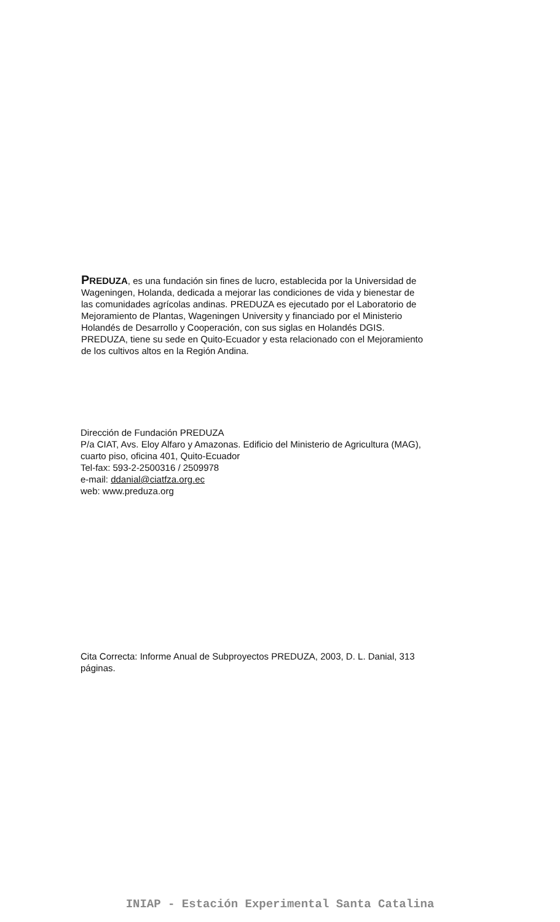PREDUZA, es una fundación sin fines de lucro, establecida por la Universidad de Wageningen, Holanda, dedicada a mejorar las condiciones de vida y bienestar de las comunidades agrícolas andinas. PREDUZA es ejecutado por el Laboratorio de Mejoramiento de Plantas, Wageningen University y financiado por el Ministerio Holandés de Desarrollo y Cooperación, con sus siglas en Holandés DGIS. PREDUZA, tiene su sede en Quito-Ecuador y esta relacionado con el Mejoramiento de los cultivos altos en la Región Andina.
Dirección de Fundación PREDUZA
P/a CIAT, Avs. Eloy Alfaro y Amazonas. Edificio del Ministerio de Agricultura (MAG), cuarto piso, oficina 401, Quito-Ecuador
Tel-fax: 593-2-2500316 / 2509978
e-mail: ddanial@ciatfza.org.ec
web: www.preduza.org
Cita Correcta: Informe Anual de Subproyectos PREDUZA, 2003, D. L. Danial, 313 páginas.
INIAP - Estación Experimental Santa Catalina